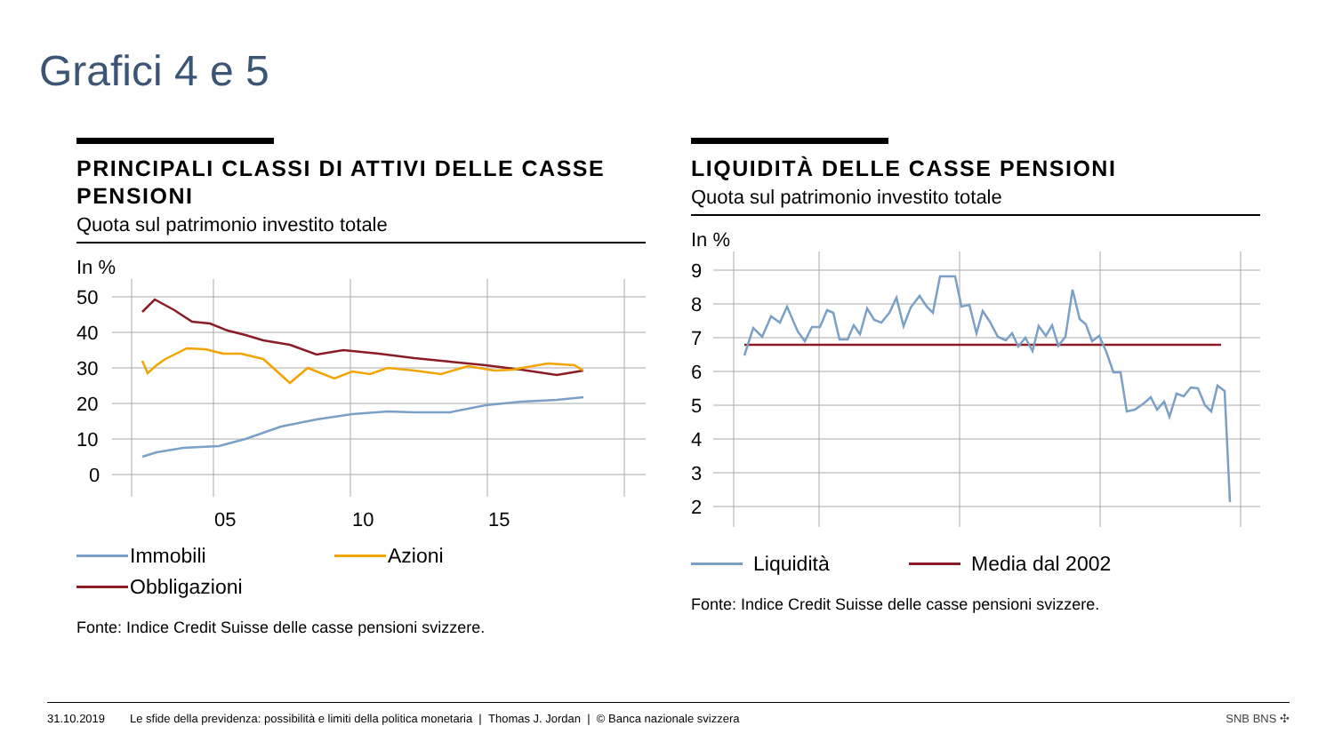Grafici 4 e 5
PRINCIPALI CLASSI DI ATTIVI DELLE CASSE PENSIONI
Quota sul patrimonio investito totale
In %
50
40
30
20
10
0
05
10
15
Immobili
Azioni
Obbligazioni
Fonte: Indice Credit Suisse delle casse pensioni svizzere.
LIQUIDITÀ DELLE CASSE PENSIONI
Quota sul patrimonio investito totale
In %
9
8
7
6
5
4
3
2
Liquidità
Media dal 2002
Fonte: Indice Credit Suisse delle casse pensioni svizzere.
31.10.2019 Le sfide della previdenza: possibilità e limiti della politica monetaria | Thomas J. Jordan | © Banca nazionale svizzera SNB BNS ✣